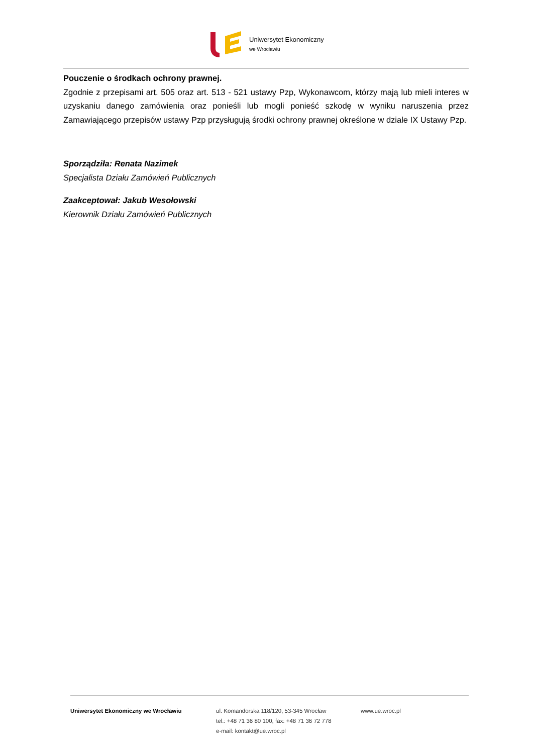Uniwersytet Ekonomiczny
we Wrocławiu
Pouczenie o środkach ochrony prawnej.
Zgodnie z przepisami art. 505 oraz art. 513 - 521 ustawy Pzp, Wykonawcom, którzy mają lub mieli interes w uzyskaniu danego zamówienia oraz ponieśli lub mogli ponieść szkodę w wyniku naruszenia przez Zamawiającego przepisów ustawy Pzp przysługują środki ochrony prawnej określone w dziale IX Ustawy Pzp.
Sporządziła: Renata Nazimek
Specjalista Działu Zamówień Publicznych
Zaakceptował: Jakub Wesołowski
Kierownik Działu Zamówień Publicznych
Uniwersytet Ekonomiczny we Wrocławiu ul. Komandorska 118/120, 53-345 Wrocław
tel.: +48 71 36 80 100, fax: +48 71 36 72 778
e-mail: kontakt@ue.wroc.pl
www.ue.wroc.pl